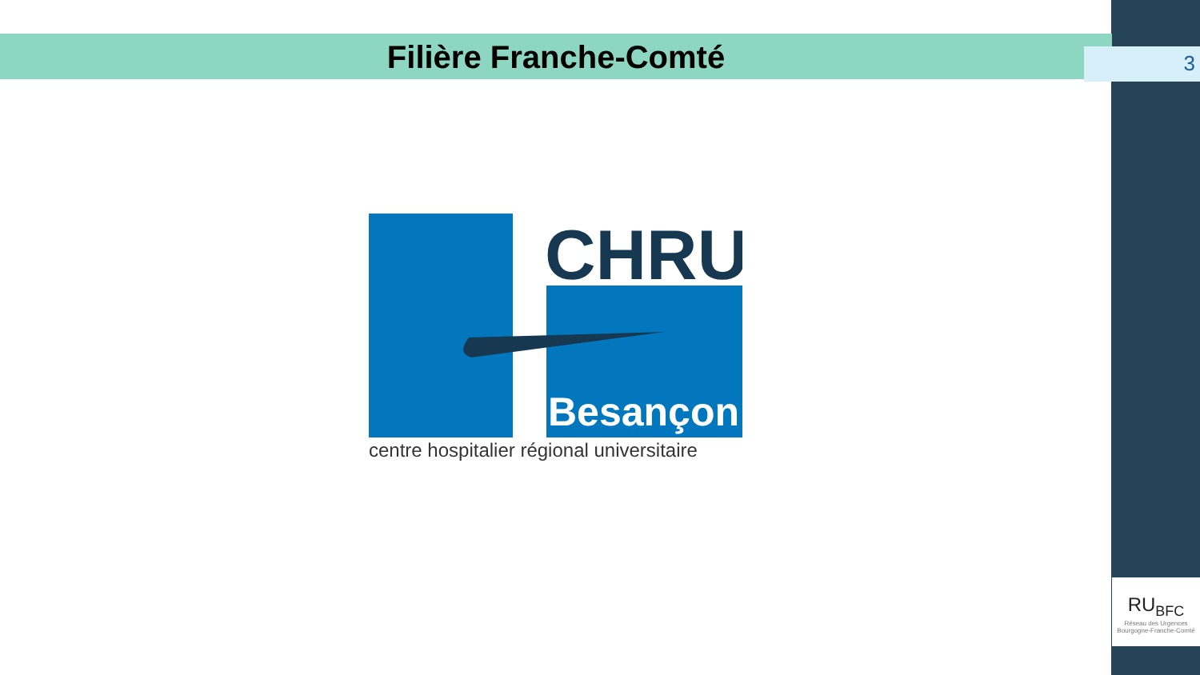Filière Franche-Comté
3
CHRU
Besançon
centre hospitalier régional universitaire
RU<sub>BFC</sub>
Réseau des Urgences
Bourgogne-Franche-Comté